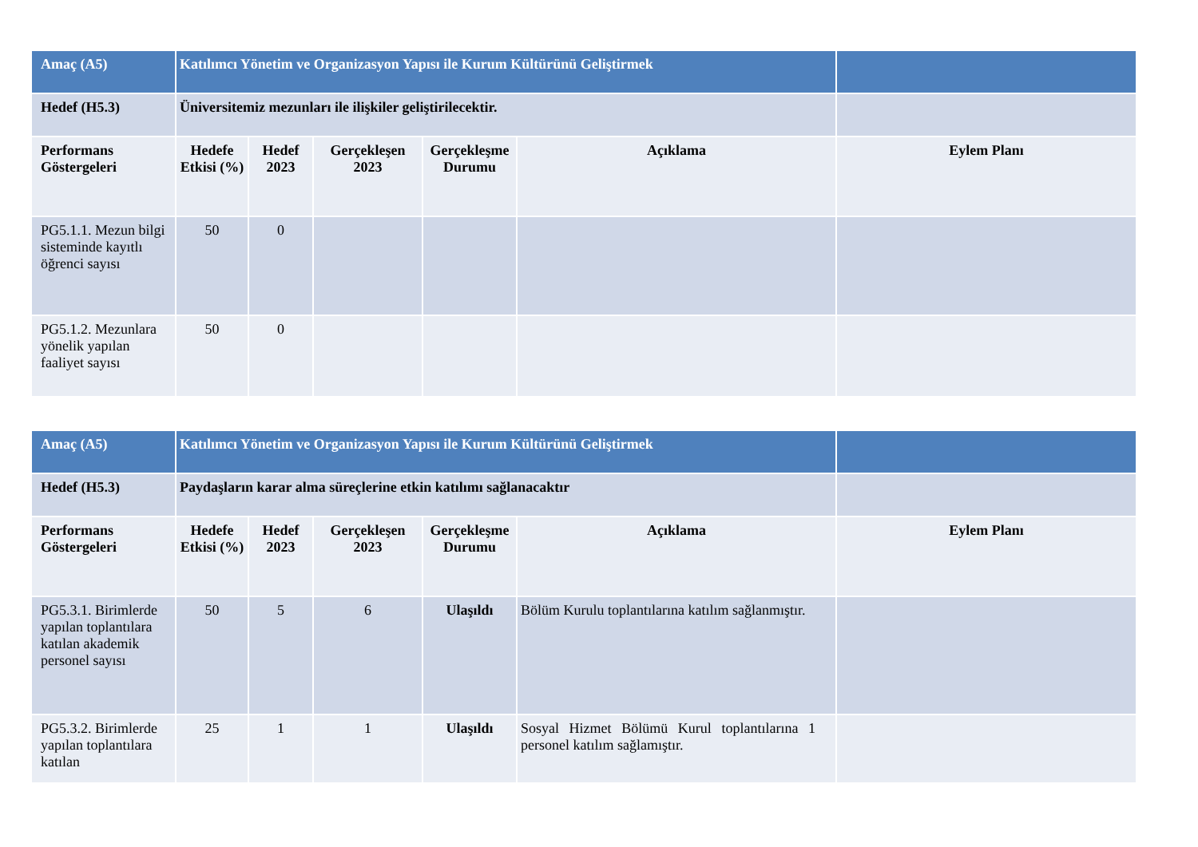| Amaç (A5) | Katılımcı Yönetim ve Organizasyon Yapısı ile Kurum Kültürünü Geliştirmek | | | | | |
| Hedef (H5.3) | Üniversitemiz mezunları ile ilişkiler geliştirilecektir. | | | | | |
| Performans Göstergeleri | Hedefe Etkisi (%) | Hedef 2023 | Gerçekleşen 2023 | Gerçekleşme Durumu | Açıklama | Eylem Planı |
| PG5.1.1. Mezun bilgi sisteminde kayıtlı öğrenci sayısı | 50 | 0 | | | | |
| PG5.1.2. Mezunlara yönelik yapılan faaliyet sayısı | 50 | 0 | | | | |
| Amaç (A5) | Katılımcı Yönetim ve Organizasyon Yapısı ile Kurum Kültürünü Geliştirmek | | | | | |
| Hedef (H5.3) | Paydaşların karar alma süreçlerine etkin katılımı sağlanacaktır | | | | | |
| Performans Göstergeleri | Hedefe Etkisi (%) | Hedef 2023 | Gerçekleşen 2023 | Gerçekleşme Durumu | Açıklama | Eylem Planı |
| PG5.3.1. Birimlerde yapılan toplantılara katılan akademik personel sayısı | 50 | 5 | 6 | Ulaşıldı | Bölüm Kurulu toplantılarına katılım sağlanmıştır. | |
| PG5.3.2. Birimlerde yapılan toplantılara katılan | 25 | 1 | 1 | Ulaşıldı | Sosyal Hizmet Bölümü Kurul toplantılarına 1 personel katılım sağlamıştır. | |